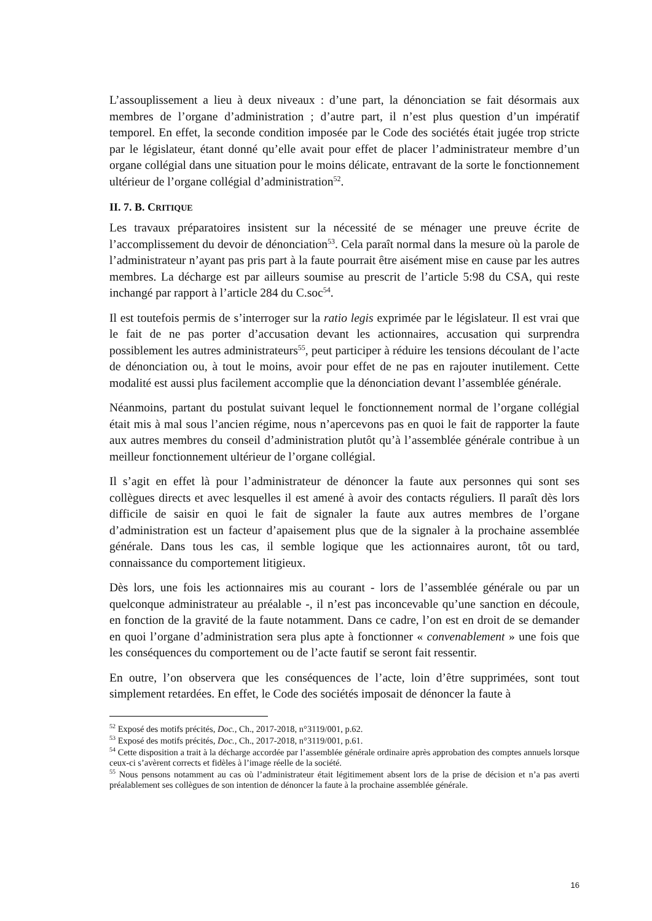L’assouplissement a lieu à deux niveaux : d’une part, la dénonciation se fait désormais aux membres de l’organe d’administration ; d’autre part, il n’est plus question d’un impératif temporel. En effet, la seconde condition imposée par le Code des sociétés était jugée trop stricte par le législateur, étant donné qu’elle avait pour effet de placer l’administrateur membre d’un organe collégial dans une situation pour le moins délicate, entravant de la sorte le fonctionnement ultérieur de l’organe collégial d’administration<sup>52</sup>.
II. 7. B. CRITIQUE
Les travaux préparatoires insistent sur la nécessité de se ménager une preuve écrite de l’accomplissement du devoir de dénonciation<sup>53</sup>. Cela paraît normal dans la mesure où la parole de l’administrateur n’ayant pas pris part à la faute pourrait être aisément mise en cause par les autres membres. La décharge est par ailleurs soumise au prescrit de l’article 5:98 du CSA, qui reste inchangé par rapport à l’article 284 du C.soc<sup>54</sup>.
Il est toutefois permis de s’interroger sur la ratio legis exprimée par le législateur. Il est vrai que le fait de ne pas porter d’accusation devant les actionnaires, accusation qui surprendra possiblement les autres administrateurs<sup>55</sup>, peut participer à réduire les tensions découlant de l’acte de dénonciation ou, à tout le moins, avoir pour effet de ne pas en rajouter inutilement. Cette modalité est aussi plus facilement accomplie que la dénonciation devant l’assemblée générale.
Néanmoins, partant du postulat suivant lequel le fonctionnement normal de l’organe collégial était mis à mal sous l’ancien régime, nous n’apercevons pas en quoi le fait de rapporter la faute aux autres membres du conseil d’administration plutôt qu’à l’assemblée générale contribue à un meilleur fonctionnement ultérieur de l’organe collégial.
Il s’agit en effet là pour l’administrateur de dénoncer la faute aux personnes qui sont ses collègues directs et avec lesquelles il est amené à avoir des contacts réguliers. Il paraît dès lors difficile de saisir en quoi le fait de signaler la faute aux autres membres de l’organe d’administration est un facteur d’apaisement plus que de la signaler à la prochaine assemblée générale. Dans tous les cas, il semble logique que les actionnaires auront, tôt ou tard, connaissance du comportement litigieux.
Dès lors, une fois les actionnaires mis au courant - lors de l’assemblée générale ou par un quelconque administrateur au préalable -, il n’est pas inconcevable qu’une sanction en découle, en fonction de la gravité de la faute notamment. Dans ce cadre, l’on est en droit de se demander en quoi l’organe d’administration sera plus apte à fonctionner « convenablement » une fois que les conséquences du comportement ou de l’acte fautif se seront fait ressentir.
En outre, l’on observera que les conséquences de l’acte, loin d’être supprimées, sont tout simplement retardées. En effet, le Code des sociétés imposait de dénoncer la faute à
<sup>52</sup> Exposé des motifs précités, Doc., Ch., 2017-2018, n°3119/001, p.62.
<sup>53</sup> Exposé des motifs précités, Doc., Ch., 2017-2018, n°3119/001, p.61.
<sup>54</sup> Cette disposition a trait à la décharge accordée par l’assemblée générale ordinaire après approbation des comptes annuels lorsque ceux-ci s’avèrent corrects et fidèles à l’image réelle de la société.
<sup>55</sup> Nous pensons notamment au cas où l’administrateur était légitimement absent lors de la prise de décision et n’a pas averti préalablement ses collègues de son intention de dénoncer la faute à la prochaine assemblée générale.
16